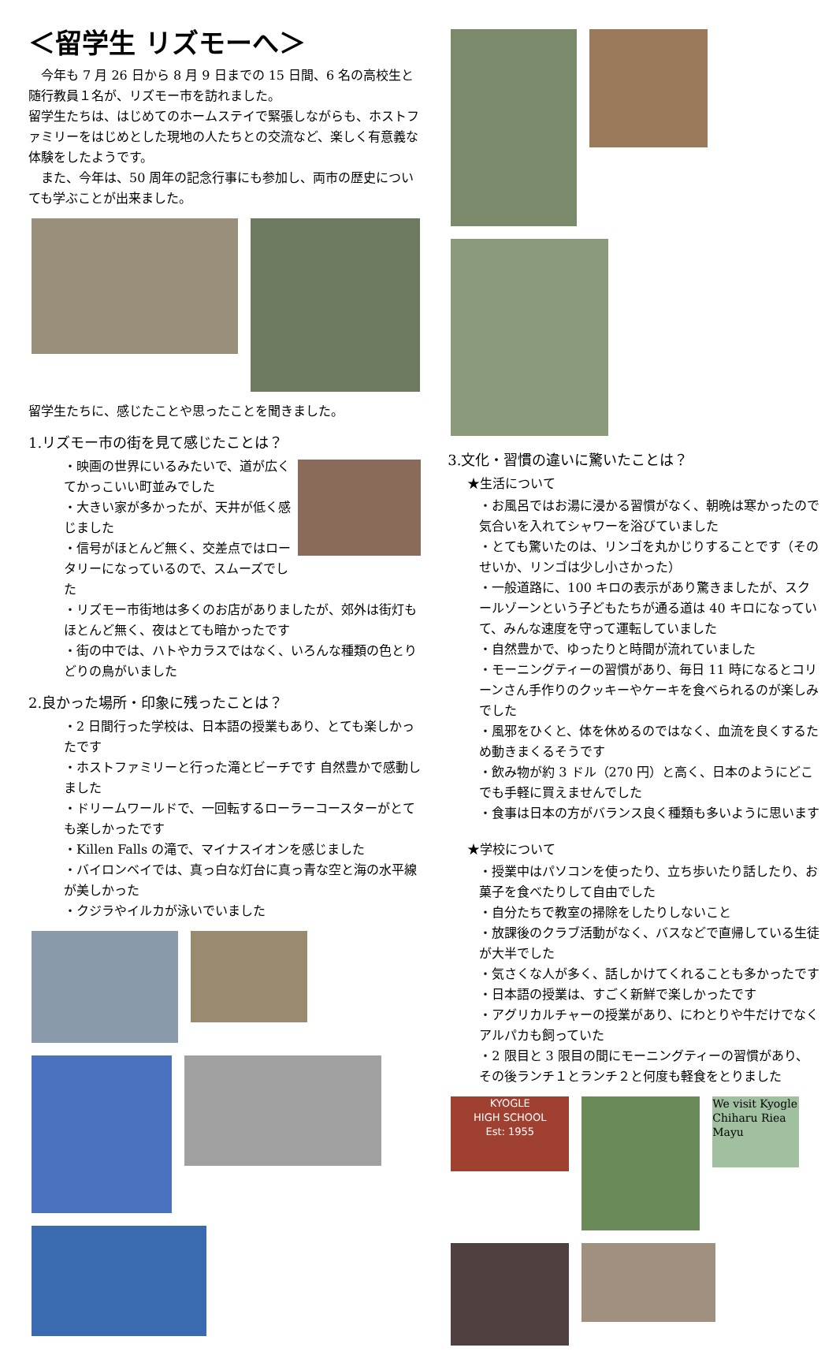＜留学生 リズモーへ＞
　今年も 7 月 26 日から 8 月 9 日までの 15 日間、6 名の高校生と随行教員１名が、リズモー市を訪れました。
留学生たちは、はじめてのホームステイで緊張しながらも、ホストファミリーをはじめとした現地の人たちとの交流など、楽しく有意義な体験をしたようです。
　また、今年は、50 周年の記念行事にも参加し、両市の歴史についても学ぶことが出来ました。
留学生たちに、感じたことや思ったことを聞きました。
1.リズモー市の街を見て感じたことは？
・映画の世界にいるみたいで、道が広くてかっこいい町並みでした
・大きい家が多かったが、天井が低く感じました
・信号がほとんど無く、交差点ではロータリーになっているので、スムーズでした
・リズモー市街地は多くのお店がありましたが、郊外は街灯もほとんど無く、夜はとても暗かったです
・街の中では、ハトやカラスではなく、いろんな種類の色とりどりの鳥がいました
2.良かった場所・印象に残ったことは？
・2 日間行った学校は、日本語の授業もあり、とても楽しかったです
・ホストファミリーと行った滝とビーチです 自然豊かで感動しました
・ドリームワールドで、一回転するローラーコースターがとても楽しかったです
・Killen Falls の滝で、マイナスイオンを感じました
・バイロンベイでは、真っ白な灯台に真っ青な空と海の水平線が美しかった
・クジラやイルカが泳いでいました
3.文化・習慣の違いに驚いたことは？
★生活について
・お風呂ではお湯に浸かる習慣がなく、朝晩は寒かったので気合いを入れてシャワーを浴びていました
・とても驚いたのは、リンゴを丸かじりすることです（そのせいか、リンゴは少し小さかった）
・一般道路に、100 キロの表示があり驚きましたが、スクールゾーンという子どもたちが通る道は 40 キロになっていて、みんな速度を守って運転していました
・自然豊かで、ゆったりと時間が流れていました
・モーニングティーの習慣があり、毎日 11 時になるとコリーンさん手作りのクッキーやケーキを食べられるのが楽しみでした
・風邪をひくと、体を休めるのではなく、血流を良くするため動きまくるそうです
・飲み物が約 3 ドル（270 円）と高く、日本のようにどこでも手軽に買えませんでした
・食事は日本の方がバランス良く種類も多いように思います
★学校について
・授業中はパソコンを使ったり、立ち歩いたり話したり、お菓子を食べたりして自由でした
・自分たちで教室の掃除をしたりしないこと
・放課後のクラブ活動がなく、バスなどで直帰している生徒が大半でした
・気さくな人が多く、話しかけてくれることも多かったです
・日本語の授業は、すごく新鮮で楽しかったです
・アグリカルチャーの授業があり、にわとりや牛だけでなくアルパカも飼っていた
・2 限目と 3 限目の間にモーニングティーの習慣があり、その後ランチ１とランチ２と何度も軽食をとりました
KYOGLE
HIGH SCHOOL
Est: 1955
We visit Kyogle
Chiharu Riea Mayu